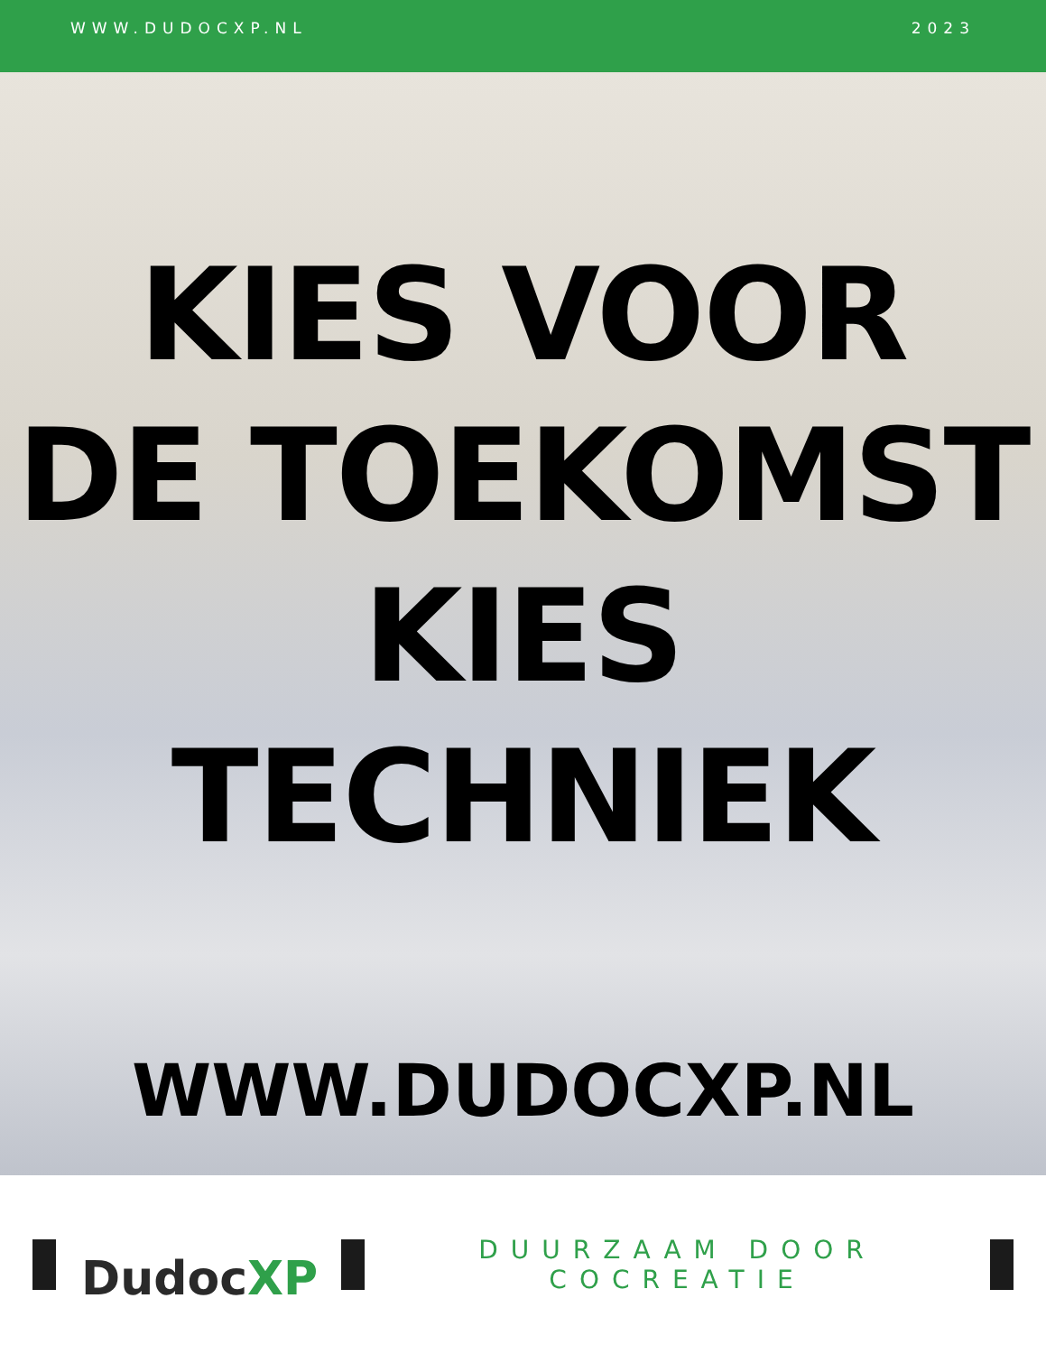WWW.DUDOCXP.NL 2023
KIES VOOR
DE TOEKOMST
KIES
TECHNIEK
WWW.DUDOCXP.NL
DudocXP
DUURZAAM DOOR COCREATIE